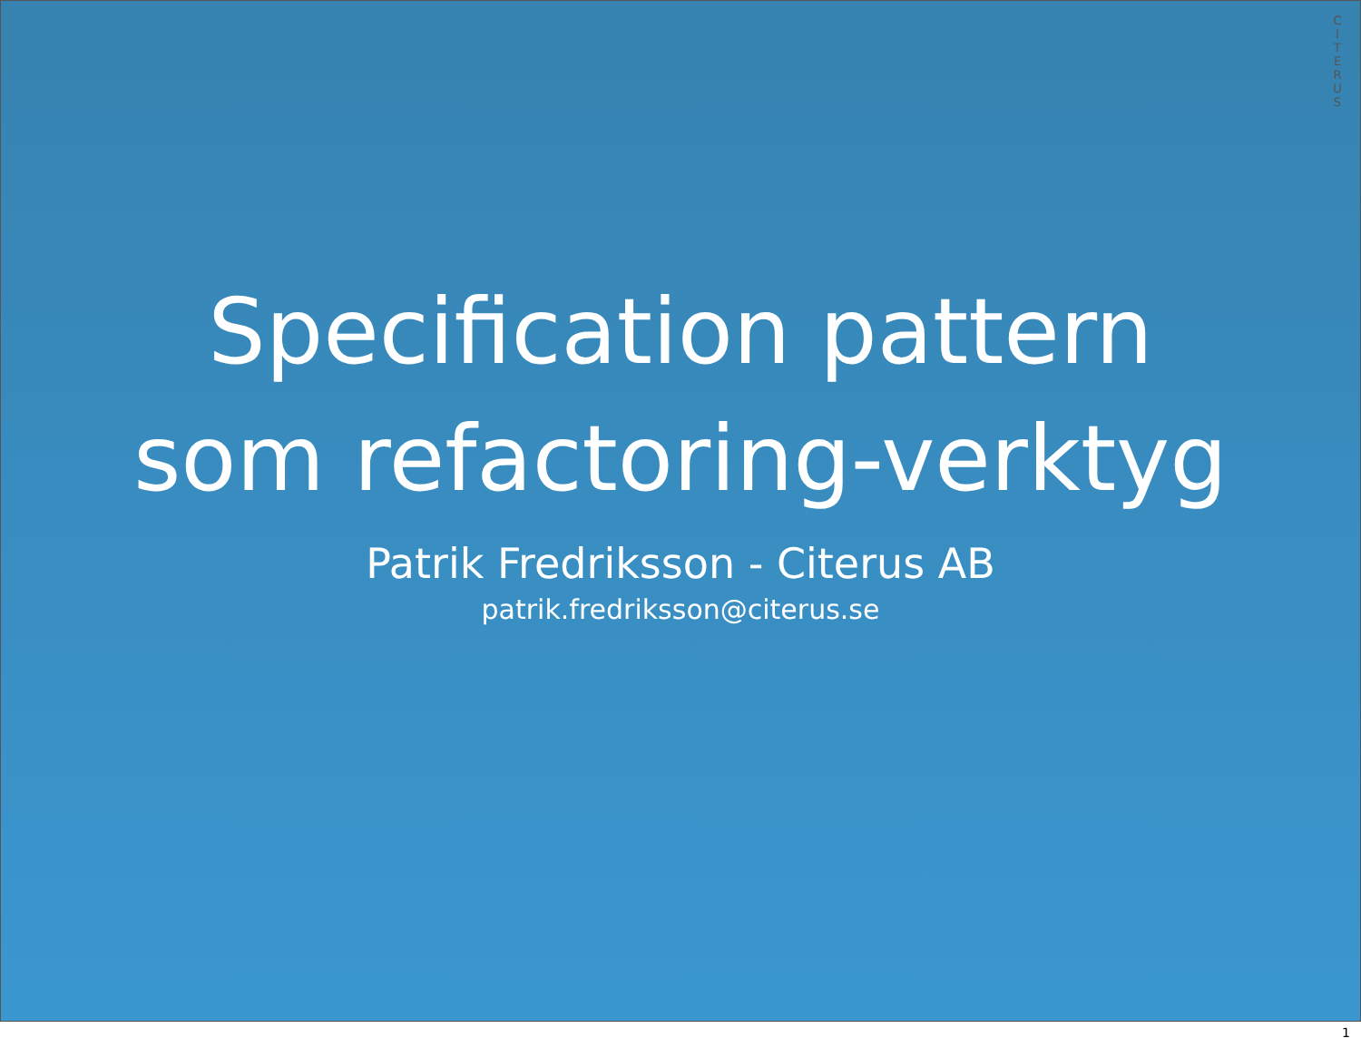CITERUS
Specification pattern
som refactoring-verktyg
Patrik Fredriksson - Citerus AB
patrik.fredriksson@citerus.se
1